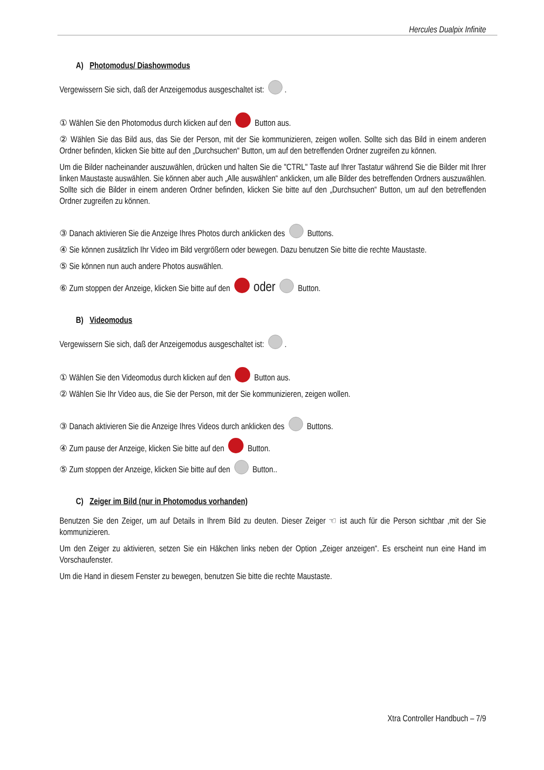Hercules Dualpix Infinite
A) Photomodus/ Diashowmodus
Vergewissern Sie sich, daß der Anzeigemodus ausgeschaltet ist: .
① Wählen Sie den Photomodus durch klicken auf den Button aus.
② Wählen Sie das Bild aus, das Sie der Person, mit der Sie kommunizieren, zeigen wollen. Sollte sich das Bild in einem anderen Ordner befinden, klicken Sie bitte auf den „Durchsuchen“ Button, um auf den betreffenden Ordner zugreifen zu können.
Um die Bilder nacheinander auszuwählen, drücken und halten Sie die "CTRL" Taste auf Ihrer Tastatur während Sie die Bilder mit Ihrer linken Maustaste auswählen. Sie können aber auch „Alle auswählen“ anklicken, um alle Bilder des betreffenden Ordners auszuwählen. Sollte sich die Bilder in einem anderen Ordner befinden, klicken Sie bitte auf den „Durchsuchen“ Button, um auf den betreffenden Ordner zugreifen zu können.
③ Danach aktivieren Sie die Anzeige Ihres Photos durch anklicken des Buttons.
④ Sie können zusätzlich Ihr Video im Bild vergrößern oder bewegen. Dazu benutzen Sie bitte die rechte Maustaste.
⑤ Sie können nun auch andere Photos auswählen.
⑥ Zum stoppen der Anzeige, klicken Sie bitte auf den oder Button.
B) Videomodus
Vergewissern Sie sich, daß der Anzeigemodus ausgeschaltet ist: .
① Wählen Sie den Videomodus durch klicken auf den Button aus.
② Wählen Sie Ihr Video aus, die Sie der Person, mit der Sie kommunizieren, zeigen wollen.
③ Danach aktivieren Sie die Anzeige Ihres Videos durch anklicken des Buttons.
④ Zum pause der Anzeige, klicken Sie bitte auf den Button.
⑤ Zum stoppen der Anzeige, klicken Sie bitte auf den Button..
C) Zeiger im Bild (nur in Photomodus vorhanden)
Benutzen Sie den Zeiger, um auf Details in Ihrem Bild zu deuten. Dieser Zeiger ☜ ist auch für die Person sichtbar ,mit der Sie kommunizieren.
Um den Zeiger zu aktivieren, setzen Sie ein Häkchen links neben der Option „Zeiger anzeigen“. Es erscheint nun eine Hand im Vorschaufenster.
Um die Hand in diesem Fenster zu bewegen, benutzen Sie bitte die rechte Maustaste.
Xtra Controller Handbuch – 7/9